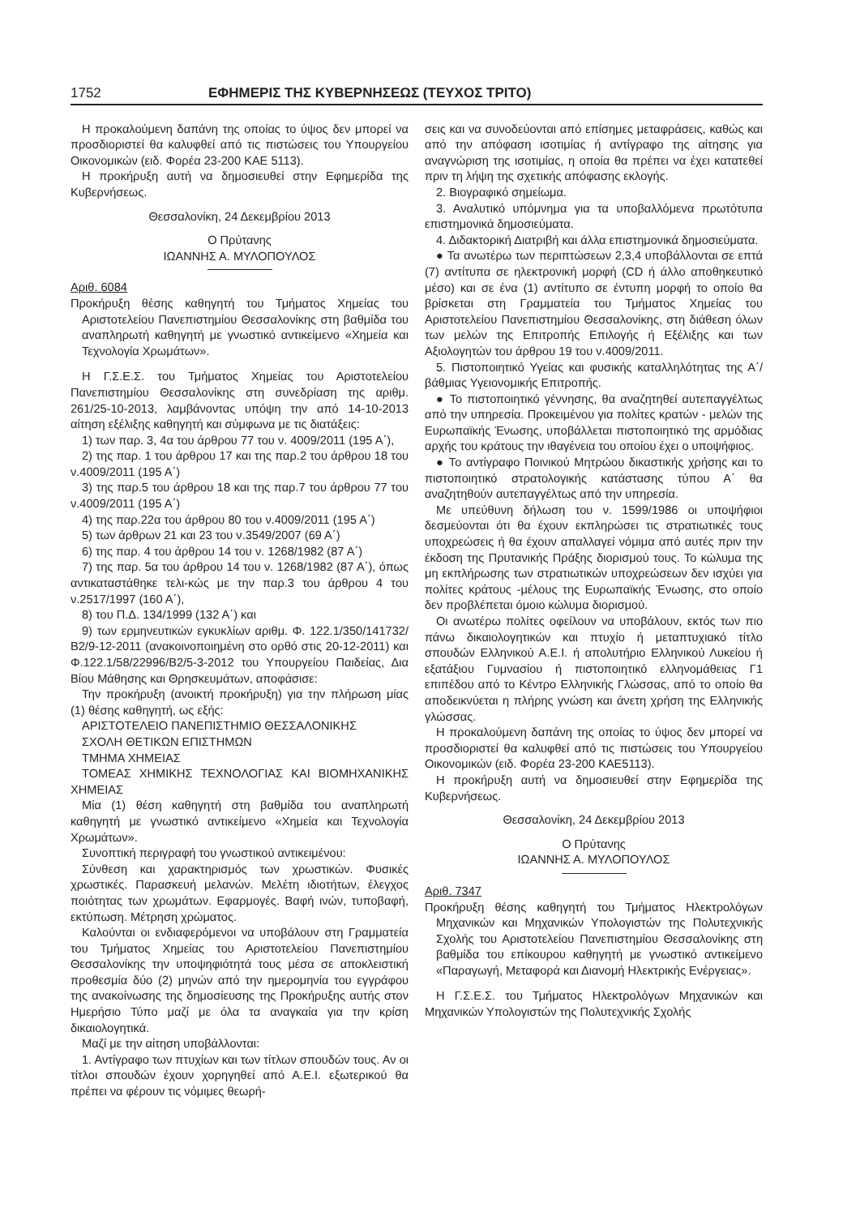1752 ΕΦΗΜΕΡΙΣ ΤΗΣ ΚΥΒΕΡΝΗΣΕΩΣ (ΤΕΥΧΟΣ ΤΡΙΤΟ)
Η προκαλούμενη δαπάνη της οποίας το ύψος δεν μπορεί να προσδιοριστεί θα καλυφθεί από τις πιστώσεις του Υπουργείου Οικονομικών (ειδ. Φορέα 23-200 ΚΑΕ 5113).
Η προκήρυξη αυτή να δημοσιευθεί στην Εφημερίδα της Κυβερνήσεως.
Θεσσαλονίκη, 24 Δεκεμβρίου 2013
Ο Πρύτανης
ΙΩΑΝΝΗΣ Α. ΜΥΛΟΠΟΥΛΟΣ
Αριθ. 6084
Προκήρυξη θέσης καθηγητή του Τμήματος Χημείας του Αριστοτελείου Πανεπιστημίου Θεσσαλονίκης στη βαθμίδα του αναπληρωτή καθηγητή με γνωστικό αντικείμενο «Χημεία και Τεχνολογία Χρωμάτων».
Η Γ.Σ.Ε.Σ. του Τμήματος Χημείας του Αριστοτελείου Πανεπιστημίου Θεσσαλονίκης στη συνεδρίαση της αριθμ. 261/25-10-2013, λαμβάνοντας υπόψη την από 14-10-2013 αίτηση εξέλιξης καθηγητή και σύμφωνα με τις διατάξεις:
1) των παρ. 3, 4α του άρθρου 77 του ν. 4009/2011 (195 Α΄),
2) της παρ. 1 του άρθρου 17 και της παρ.2 του άρθρου 18 του ν.4009/2011 (195 Α΄)
3) της παρ.5 του άρθρου 18 και της παρ.7 του άρθρου 77 του ν.4009/2011 (195 Α΄)
4) της παρ.22α του άρθρου 80 του ν.4009/2011 (195 Α΄)
5) των άρθρων 21 και 23 του ν.3549/2007 (69 Α΄)
6) της παρ. 4 του άρθρου 14 του ν. 1268/1982 (87 Α΄)
7) της παρ. 5α του άρθρου 14 του ν. 1268/1982 (87 Α΄), όπως αντικαταστάθηκε τελι-κώς με την παρ.3 του άρθρου 4 του ν.2517/1997 (160 Α΄),
8) του Π.Δ. 134/1999 (132 Α΄) και
9) των ερμηνευτικών εγκυκλίων αριθμ. Φ. 122.1/350/141732/Β2/9-12-2011 (ανακοινοποιημένη στο ορθό στις 20-12-2011) και Φ.122.1/58/22996/Β2/5-3-2012 του Υπουργείου Παιδείας, Δια Βίου Μάθησης και Θρησκευμάτων, αποφάσισε:
Την προκήρυξη (ανοικτή προκήρυξη) για την πλήρωση μίας (1) θέσης καθηγητή, ως εξής:
ΑΡΙΣΤΟΤΕΛΕΙΟ ΠΑΝΕΠΙΣΤΗΜΙΟ ΘΕΣΣΑΛΟΝΙΚΗΣ
ΣΧΟΛΗ ΘΕΤΙΚΩΝ ΕΠΙΣΤΗΜΩΝ
ΤΜΗΜΑ ΧΗΜΕΙΑΣ
ΤΟΜΕΑΣ ΧΗΜΙΚΗΣ ΤΕΧΝΟΛΟΓΙΑΣ ΚΑΙ ΒΙΟΜΗΧΑΝΙΚΗΣ ΧΗΜΕΙΑΣ
Μία (1) θέση καθηγητή στη βαθμίδα του αναπληρωτή καθηγητή με γνωστικό αντικείμενο «Χημεία και Τεχνολογία Χρωμάτων».
Συνοπτική περιγραφή του γνωστικού αντικειμένου:
Σύνθεση και χαρακτηρισμός των χρωστικών. Φυσικές χρωστικές. Παρασκευή μελανών. Μελέτη ιδιοτήτων, έλεγχος ποιότητας των χρωμάτων. Εφαρμογές. Βαφή ινών, τυποβαφή, εκτύπωση. Μέτρηση χρώματος.
Καλούνται οι ενδιαφερόμενοι να υποβάλουν στη Γραμματεία του Τμήματος Χημείας του Αριστοτελείου Πανεπιστημίου Θεσσαλονίκης την υποψηφιότητά τους μέσα σε αποκλειστική προθεσμία δύο (2) μηνών από την ημερομηνία του εγγράφου της ανακοίνωσης της δημοσίευσης της Προκήρυξης αυτής στον Ημερήσιο Τύπο μαζί με όλα τα αναγκαία για την κρίση δικαιολογητικά.
Μαζί με την αίτηση υποβάλλονται:
1. Αντίγραφο των πτυχίων και των τίτλων σπουδών τους. Αν οι τίτλοι σπουδών έχουν χορηγηθεί από Α.Ε.Ι. εξωτερικού θα πρέπει να φέρουν τις νόμιμες θεωρή-
σεις και να συνοδεύονται από επίσημες μεταφράσεις, καθώς και από την απόφαση ισοτιμίας ή αντίγραφο της αίτησης για αναγνώριση της ισοτιμίας, η οποία θα πρέπει να έχει κατατεθεί πριν τη λήψη της σχετικής απόφασης εκλογής.
2. Βιογραφικό σημείωμα.
3. Αναλυτικό υπόμνημα για τα υποβαλλόμενα πρωτότυπα επιστημονικά δημοσιεύματα.
4. Διδακτορική Διατριβή και άλλα επιστημονικά δημοσιεύματα.
● Τα ανωτέρω των περιπτώσεων 2,3,4 υποβάλλονται σε επτά (7) αντίτυπα σε ηλεκτρονική μορφή (CD ή άλλο αποθηκευτικό μέσο) και σε ένα (1) αντίτυπο σε έντυπη μορφή το οποίο θα βρίσκεται στη Γραμματεία του Τμήματος Χημείας του Αριστοτελείου Πανεπιστημίου Θεσσαλονίκης, στη διάθεση όλων των μελών της Επιτροπής Επιλογής ή Εξέλιξης και των Αξιολογητών του άρθρου 19 του ν.4009/2011.
5. Πιστοποιητικό Υγείας και φυσικής καταλληλότητας της Α΄/βάθμιας Υγειονομικής Επιτροπής.
● Το πιστοποιητικό γέννησης, θα αναζητηθεί αυτεπαγγέλτως από την υπηρεσία. Προκειμένου για πολίτες κρατών - μελών της Ευρωπαϊκής Ένωσης, υποβάλλεται πιστοποιητικό της αρμόδιας αρχής του κράτους την ιθαγένεια του οποίου έχει ο υποψήφιος.
● Το αντίγραφο Ποινικού Μητρώου δικαστικής χρήσης και το πιστοποιητικό στρατολογικής κατάστασης τύπου Α΄ θα αναζητηθούν αυτεπαγγέλτως από την υπηρεσία.
Με υπεύθυνη δήλωση του ν. 1599/1986 οι υποψήφιοι δεσμεύονται ότι θα έχουν εκπληρώσει τις στρατιωτικές τους υποχρεώσεις ή θα έχουν απαλλαγεί νόμιμα από αυτές πριν την έκδοση της Πρυτανικής Πράξης διορισμού τους. Το κώλυμα της μη εκπλήρωσης των στρατιωτικών υποχρεώσεων δεν ισχύει για πολίτες κράτους -μέλους της Ευρωπαϊκής Ένωσης, στο οποίο δεν προβλέπεται όμοιο κώλυμα διορισμού.
Οι ανωτέρω πολίτες οφείλουν να υποβάλουν, εκτός των πιο πάνω δικαιολογητικών και πτυχίο ή μεταπτυχιακό τίτλο σπουδών Ελληνικού Α.Ε.Ι. ή απολυτήριο Ελληνικού Λυκείου ή εξατάξιου Γυμνασίου ή πιστοποιητικό ελληνομάθειας Γ1 επιπέδου από το Κέντρο Ελληνικής Γλώσσας, από το οποίο θα αποδεικνύεται η πλήρης γνώση και άνετη χρήση της Ελληνικής γλώσσας.
Η προκαλούμενη δαπάνη της οποίας το ύψος δεν μπορεί να προσδιοριστεί θα καλυφθεί από τις πιστώσεις του Υπουργείου Οικονομικών (ειδ. Φορέα 23-200 ΚΑΕ5113).
Η προκήρυξη αυτή να δημοσιευθεί στην Εφημερίδα της Κυβερνήσεως.
Θεσσαλονίκη, 24 Δεκεμβρίου 2013
Ο Πρύτανης
ΙΩΑΝΝΗΣ Α. ΜΥΛΟΠΟΥΛΟΣ
Αριθ. 7347
Προκήρυξη θέσης καθηγητή του Τμήματος Ηλεκτρολόγων Μηχανικών και Μηχανικών Υπολογιστών της Πολυτεχνικής Σχολής του Αριστοτελείου Πανεπιστημίου Θεσσαλονίκης στη βαθμίδα του επίκουρου καθηγητή με γνωστικό αντικείμενο «Παραγωγή, Μεταφορά και Διανομή Ηλεκτρικής Ενέργειας».
Η Γ.Σ.Ε.Σ. του Τμήματος Ηλεκτρολόγων Μηχανικών και Μηχανικών Υπολογιστών της Πολυτεχνικής Σχολής